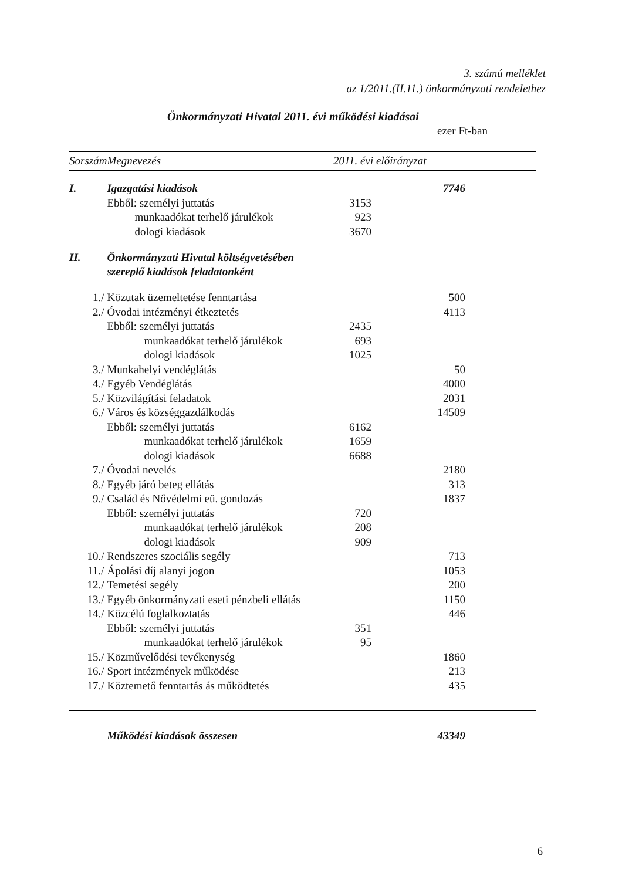3. számú melléklet
az 1/2011.(II.11.) önkormányzati rendelethez
Önkormányzati Hivatal 2011. évi működési kiadásai
ezer Ft-ban
| Sorszám | Megnevezés | 2011. évi előirányzat | |
| --- | --- | --- | --- |
| I. | Igazgatási kiadások | | 7746 |
| | Ebből: személyi juttatás | 3153 | |
| | munkaadókat terhelő járulékok | 923 | |
| | dologi kiadások | 3670 | |
| II. | Önkormányzati Hivatal költségvetésében szereplő kiadások feladatonként | | |
| 1./ | Közutak üzemeltetése fenntartása | | 500 |
| 2./ | Óvodai intézményi étkeztetés | | 4113 |
| | Ebből: személyi juttatás | 2435 | |
| | munkaadókat terhelő járulékok | 693 | |
| | dologi kiadások | 1025 | |
| 3./ | Munkahelyi vendéglátás | | 50 |
| 4./ | Egyéb Vendéglátás | | 4000 |
| 5./ | Közvilágítási feladatok | | 2031 |
| 6./ | Város és községgazdálkodás | | 14509 |
| | Ebből: személyi juttatás | 6162 | |
| | munkaadókat terhelő járulékok | 1659 | |
| | dologi kiadások | 6688 | |
| 7./ | Óvodai nevelés | | 2180 |
| 8./ | Egyéb járó beteg ellátás | | 313 |
| 9./ | Család és Nővédelmi eü. gondozás | | 1837 |
| | Ebből: személyi juttatás | 720 | |
| | munkaadókat terhelő járulékok | 208 | |
| | dologi kiadások | 909 | |
| 10./ | Rendszeres szociális segély | | 713 |
| 11./ | Ápolási díj alanyi jogon | | 1053 |
| 12./ | Temetési segély | | 200 |
| 13./ | Egyéb önkormányzati eseti pénzbeli ellátás | | 1150 |
| 14./ | Közcélú foglalkoztatás | | 446 |
| | Ebből: személyi juttatás | 351 | |
| | munkaadókat terhelő járulékok | 95 | |
| 15./ | Közművelődési tevékenység | | 1860 |
| 16./ | Sport intézmények működése | | 213 |
| 17./ | Köztemető fenntartás ás működtetés | | 435 |
| | Működési kiadások összesen | | 43349 |
6